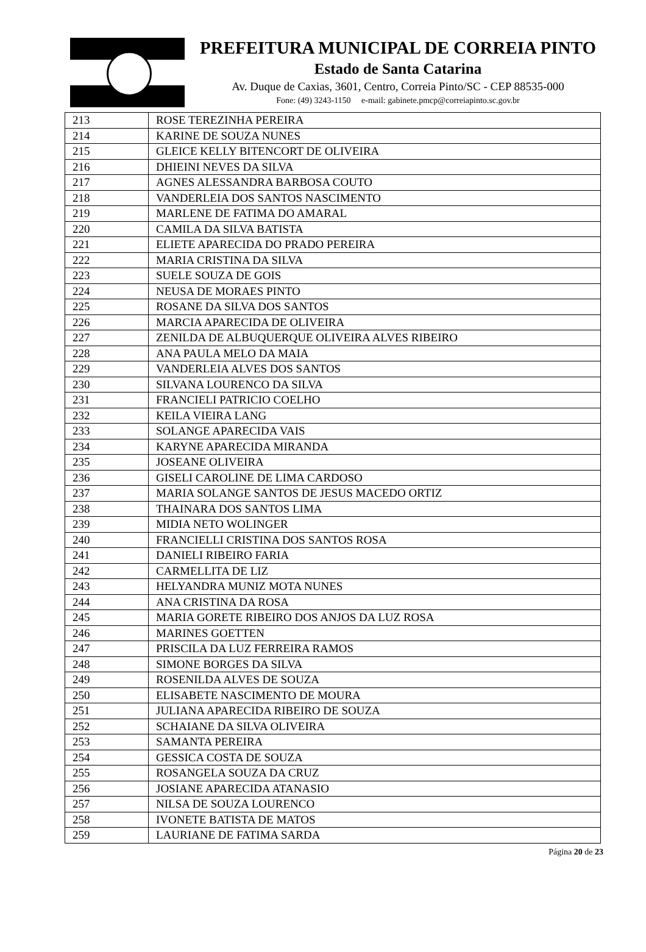PREFEITURA MUNICIPAL DE CORREIA PINTO
Estado de Santa Catarina
Av. Duque de Caxias, 3601, Centro, Correia Pinto/SC - CEP 88535-000
Fone: (49) 3243-1150 e-mail: gabinete.pmcp@correiapinto.sc.gov.br
| 213 | ROSE TEREZINHA PEREIRA |
| 214 | KARINE DE SOUZA NUNES |
| 215 | GLEICE KELLY BITENCORT DE OLIVEIRA |
| 216 | DHIEINI NEVES DA SILVA |
| 217 | AGNES ALESSANDRA BARBOSA COUTO |
| 218 | VANDERLEIA DOS SANTOS NASCIMENTO |
| 219 | MARLENE DE FATIMA DO AMARAL |
| 220 | CAMILA DA SILVA BATISTA |
| 221 | ELIETE APARECIDA DO PRADO PEREIRA |
| 222 | MARIA CRISTINA DA SILVA |
| 223 | SUELE SOUZA DE GOIS |
| 224 | NEUSA DE MORAES PINTO |
| 225 | ROSANE DA SILVA DOS SANTOS |
| 226 | MARCIA APARECIDA DE OLIVEIRA |
| 227 | ZENILDA DE ALBUQUERQUE OLIVEIRA ALVES RIBEIRO |
| 228 | ANA PAULA MELO DA MAIA |
| 229 | VANDERLEIA ALVES DOS SANTOS |
| 230 | SILVANA LOURENCO DA SILVA |
| 231 | FRANCIELI PATRICIO COELHO |
| 232 | KEILA VIEIRA LANG |
| 233 | SOLANGE APARECIDA VAIS |
| 234 | KARYNE APARECIDA MIRANDA |
| 235 | JOSEANE OLIVEIRA |
| 236 | GISELI CAROLINE DE LIMA CARDOSO |
| 237 | MARIA SOLANGE SANTOS DE JESUS MACEDO ORTIZ |
| 238 | THAINARA DOS SANTOS LIMA |
| 239 | MIDIA NETO WOLINGER |
| 240 | FRANCIELLI CRISTINA DOS SANTOS ROSA |
| 241 | DANIELI RIBEIRO FARIA |
| 242 | CARMELLITA DE LIZ |
| 243 | HELYANDRA MUNIZ MOTA NUNES |
| 244 | ANA CRISTINA DA ROSA |
| 245 | MARIA GORETE RIBEIRO DOS ANJOS DA LUZ ROSA |
| 246 | MARINES GOETTEN |
| 247 | PRISCILA DA LUZ FERREIRA RAMOS |
| 248 | SIMONE BORGES DA SILVA |
| 249 | ROSENILDA ALVES DE SOUZA |
| 250 | ELISABETE NASCIMENTO DE MOURA |
| 251 | JULIANA APARECIDA RIBEIRO DE SOUZA |
| 252 | SCHAIANE DA SILVA OLIVEIRA |
| 253 | SAMANTA PEREIRA |
| 254 | GESSICA COSTA DE SOUZA |
| 255 | ROSANGELA SOUZA DA CRUZ |
| 256 | JOSIANE APARECIDA ATANASIO |
| 257 | NILSA DE SOUZA LOURENCO |
| 258 | IVONETE BATISTA DE MATOS |
| 259 | LAURIANE DE FATIMA SARDA |
Página 20 de 23